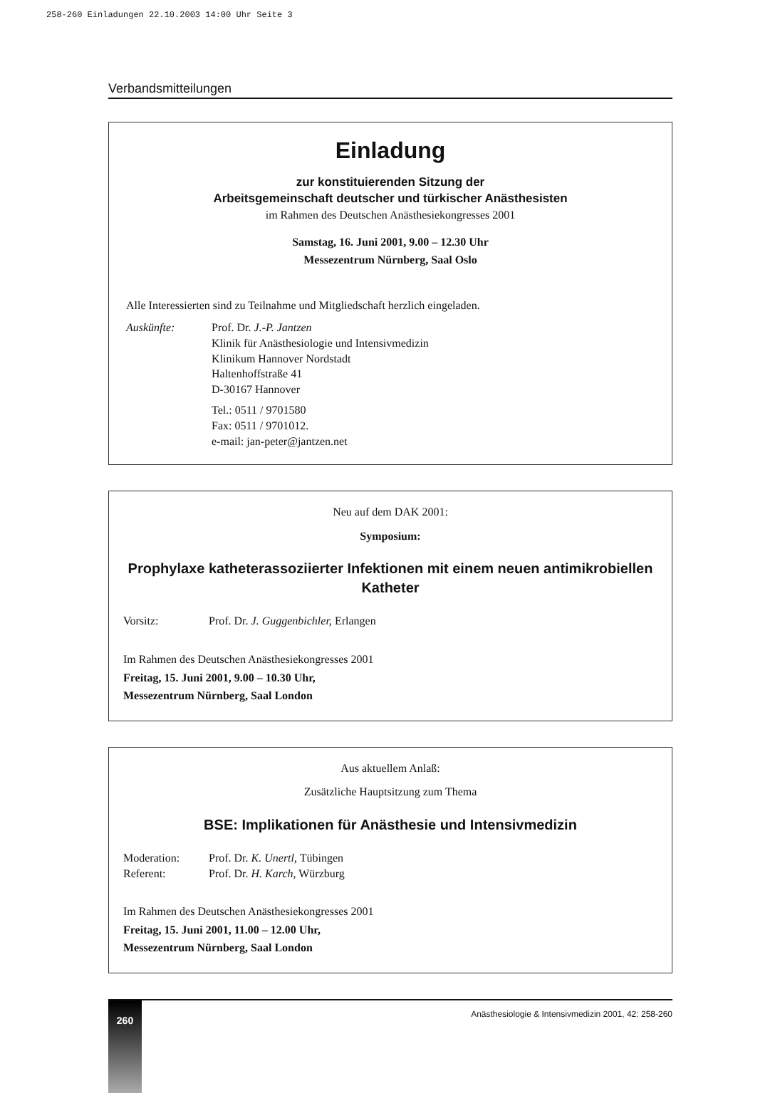258-260 Einladungen 22.10.2003 14:00 Uhr Seite 3
Verbandsmitteilungen
Einladung
zur konstituierenden Sitzung der
Arbeitsgemeinschaft deutscher und türkischer Anästhesisten
im Rahmen des Deutschen Anästhesiekongresses 2001
Samstag, 16. Juni 2001, 9.00 – 12.30 Uhr
Messezentrum Nürnberg, Saal Oslo
Alle Interessierten sind zu Teilnahme und Mitgliedschaft herzlich eingeladen.
Auskünfte: Prof. Dr. J.-P. Jantzen
Klinik für Anästhesiologie und Intensivmedizin
Klinikum Hannover Nordstadt
Haltenhoffstraße 41
D-30167 Hannover
Tel.: 0511 / 9701580
Fax: 0511 / 9701012.
e-mail: jan-peter@jantzen.net
Neu auf dem DAK 2001:
Symposium:
Prophylaxe katheterassoziierter Infektionen mit einem neuen antimikrobiellen Katheter
Vorsitz: Prof. Dr. J. Guggenbichler, Erlangen
Im Rahmen des Deutschen Anästhesiekongresses 2001
Freitag, 15. Juni 2001, 9.00 – 10.30 Uhr,
Messezentrum Nürnberg, Saal London
Aus aktuellem Anlaß:
Zusätzliche Hauptsitzung zum Thema
BSE: Implikationen für Anästhesie und Intensivmedizin
Moderation: Prof. Dr. K. Unertl, Tübingen
Referent: Prof. Dr. H. Karch, Würzburg
Im Rahmen des Deutschen Anästhesiekongresses 2001
Freitag, 15. Juni 2001, 11.00 – 12.00 Uhr,
Messezentrum Nürnberg, Saal London
260
Anästhesiologie & Intensivmedizin 2001, 42: 258-260